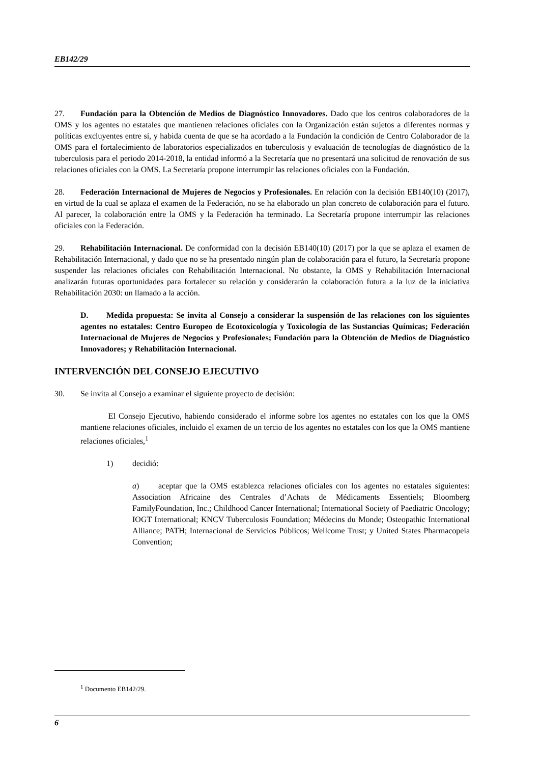EB142/29
27. Fundación para la Obtención de Medios de Diagnóstico Innovadores. Dado que los centros colaboradores de la OMS y los agentes no estatales que mantienen relaciones oficiales con la Organización están sujetos a diferentes normas y políticas excluyentes entre sí, y habida cuenta de que se ha acordado a la Fundación la condición de Centro Colaborador de la OMS para el fortalecimiento de laboratorios especializados en tuberculosis y evaluación de tecnologías de diagnóstico de la tuberculosis para el periodo 2014-2018, la entidad informó a la Secretaría que no presentará una solicitud de renovación de sus relaciones oficiales con la OMS. La Secretaría propone interrumpir las relaciones oficiales con la Fundación.
28. Federación Internacional de Mujeres de Negocios y Profesionales. En relación con la decisión EB140(10) (2017), en virtud de la cual se aplaza el examen de la Federación, no se ha elaborado un plan concreto de colaboración para el futuro. Al parecer, la colaboración entre la OMS y la Federación ha terminado. La Secretaría propone interrumpir las relaciones oficiales con la Federación.
29. Rehabilitación Internacional. De conformidad con la decisión EB140(10) (2017) por la que se aplaza el examen de Rehabilitación Internacional, y dado que no se ha presentado ningún plan de colaboración para el futuro, la Secretaría propone suspender las relaciones oficiales con Rehabilitación Internacional. No obstante, la OMS y Rehabilitación Internacional analizarán futuras oportunidades para fortalecer su relación y considerarán la colaboración futura a la luz de la iniciativa Rehabilitación 2030: un llamado a la acción.
D. Medida propuesta: Se invita al Consejo a considerar la suspensión de las relaciones con los siguientes agentes no estatales: Centro Europeo de Ecotoxicología y Toxicología de las Sustancias Químicas; Federación Internacional de Mujeres de Negocios y Profesionales; Fundación para la Obtención de Medios de Diagnóstico Innovadores; y Rehabilitación Internacional.
INTERVENCIÓN DEL CONSEJO EJECUTIVO
30. Se invita al Consejo a examinar el siguiente proyecto de decisión:
El Consejo Ejecutivo, habiendo considerado el informe sobre los agentes no estatales con los que la OMS mantiene relaciones oficiales, incluido el examen de un tercio de los agentes no estatales con los que la OMS mantiene relaciones oficiales,<sup>1</sup>
1) decidió:
a) aceptar que la OMS establezca relaciones oficiales con los agentes no estatales siguientes: Association Africaine des Centrales d’Achats de Médicaments Essentiels; Bloomberg FamilyFoundation, Inc.; Childhood Cancer International; International Society of Paediatric Oncology; IOGT International; KNCV Tuberculosis Foundation; Médecins du Monde; Osteopathic International Alliance; PATH; Internacional de Servicios Públicos; Wellcome Trust; y United States Pharmacopeia Convention;
<sup>1</sup> Documento EB142/29.
6